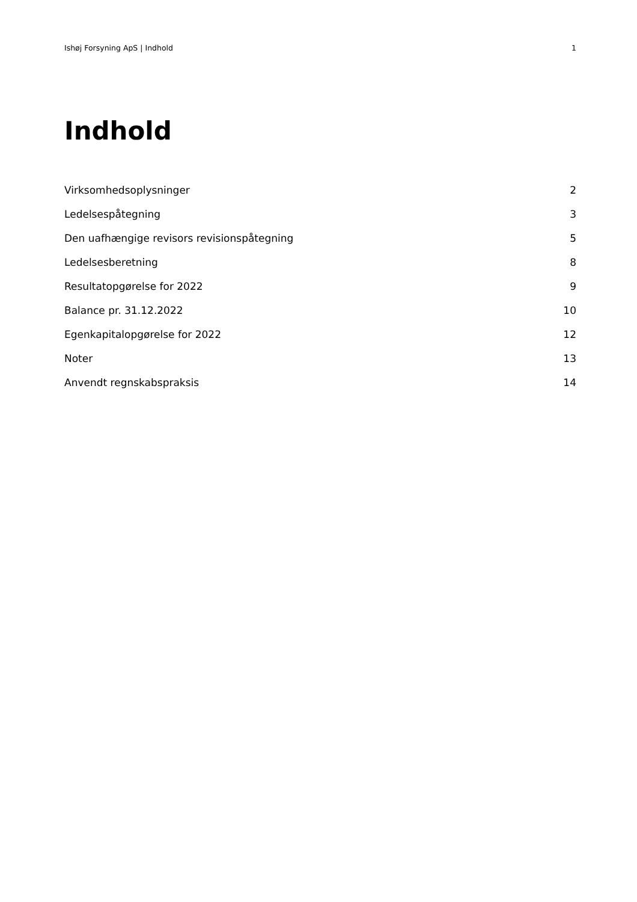Ishøj Forsyning ApS | Indhold 1
Indhold
Virksomhedsoplysninger 2
Ledelsespåtegning 3
Den uafhængige revisors revisionspåtegning 5
Ledelsesberetning 8
Resultatopgørelse for 2022 9
Balance pr. 31.12.2022 10
Egenkapitalopgørelse for 2022 12
Noter 13
Anvendt regnskabspraksis 14